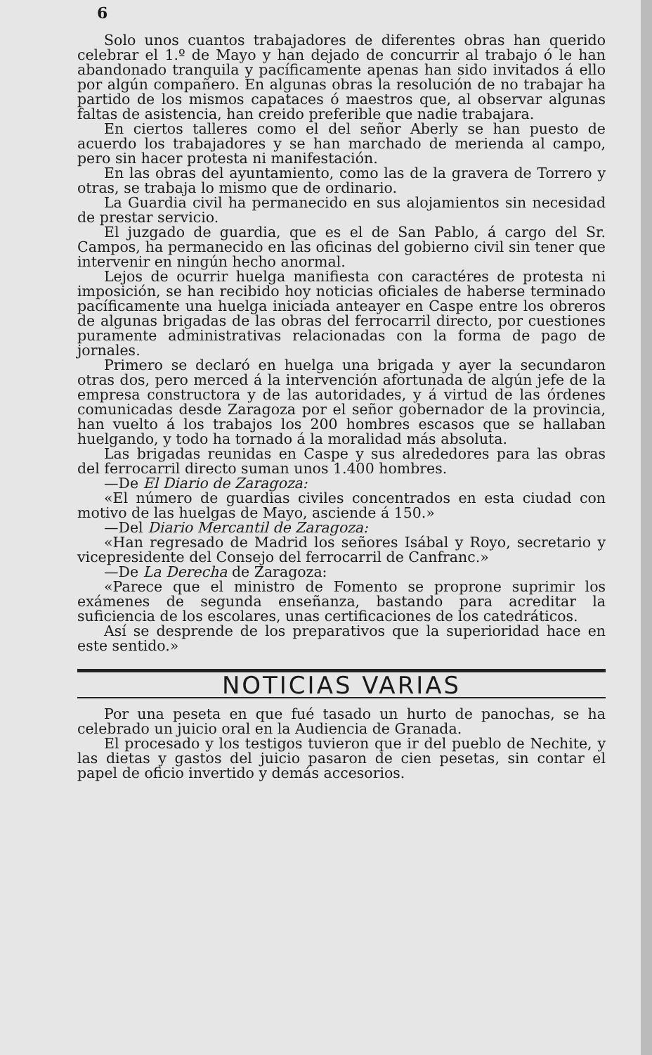6
Solo unos cuantos trabajadores de diferentes obras han querido celebrar el 1.º de Mayo y han dejado de concurrir al trabajo ó le han abandonado tranquila y pacíficamente apenas han sido invitados á ello por algún compañero. En algunas obras la resolución de no trabajar ha partido de los mismos capataces ó maestros que, al observar algunas faltas de asistencia, han creido preferible que nadie trabajara.
En ciertos talleres como el del señor Aberly se han puesto de acuerdo los trabajadores y se han marchado de merienda al campo, pero sin hacer protesta ni manifestación.
En las obras del ayuntamiento, como las de la gravera de Torrero y otras, se trabaja lo mismo que de ordinario.
La Guardia civil ha permanecido en sus alojamientos sin necesidad de prestar servicio.
El juzgado de guardia, que es el de San Pablo, á cargo del Sr. Campos, ha permanecido en las oficinas del gobierno civil sin tener que intervenir en ningún hecho anormal.
Lejos de ocurrir huelga manifiesta con caractéres de protesta ni imposición, se han recibido hoy noticias oficiales de haberse terminado pacíficamente una huelga iniciada anteayer en Caspe entre los obreros de algunas brigadas de las obras del ferrocarril directo, por cuestiones puramente administrativas relacionadas con la forma de pago de jornales.
Primero se declaró en huelga una brigada y ayer la secundaron otras dos, pero merced á la intervención afortunada de algún jefe de la empresa constructora y de las autoridades, y á virtud de las órdenes comunicadas desde Zaragoza por el señor gobernador de la provincia, han vuelto á los trabajos los 200 hombres escasos que se hallaban huelgando, y todo ha tornado á la moralidad más absoluta.
Las brigadas reunidas en Caspe y sus alrededores para las obras del ferrocarril directo suman unos 1.400 hombres.
—De El Diario de Zaragoza:
«El número de guardias civiles concentrados en esta ciudad con motivo de las huelgas de Mayo, asciende á 150.»
—Del Diario Mercantil de Zaragoza:
«Han regresado de Madrid los señores Isábal y Royo, secretario y vicepresidente del Consejo del ferrocarril de Canfranc.»
—De La Derecha de Zaragoza:
«Parece que el ministro de Fomento se proprone suprimir los exámenes de segunda enseñanza, bastando para acreditar la suficiencia de los escolares, unas certificaciones de los catedráticos.
Así se desprende de los preparativos que la superioridad hace en este sentido.»
NOTICIAS VARIAS
Por una peseta en que fué tasado un hurto de panochas, se ha celebrado un juicio oral en la Audiencia de Granada.
El procesado y los testigos tuvieron que ir del pueblo de Nechite, y las dietas y gastos del juicio pasaron de cien pesetas, sin contar el papel de oficio invertido y demás accesorios.